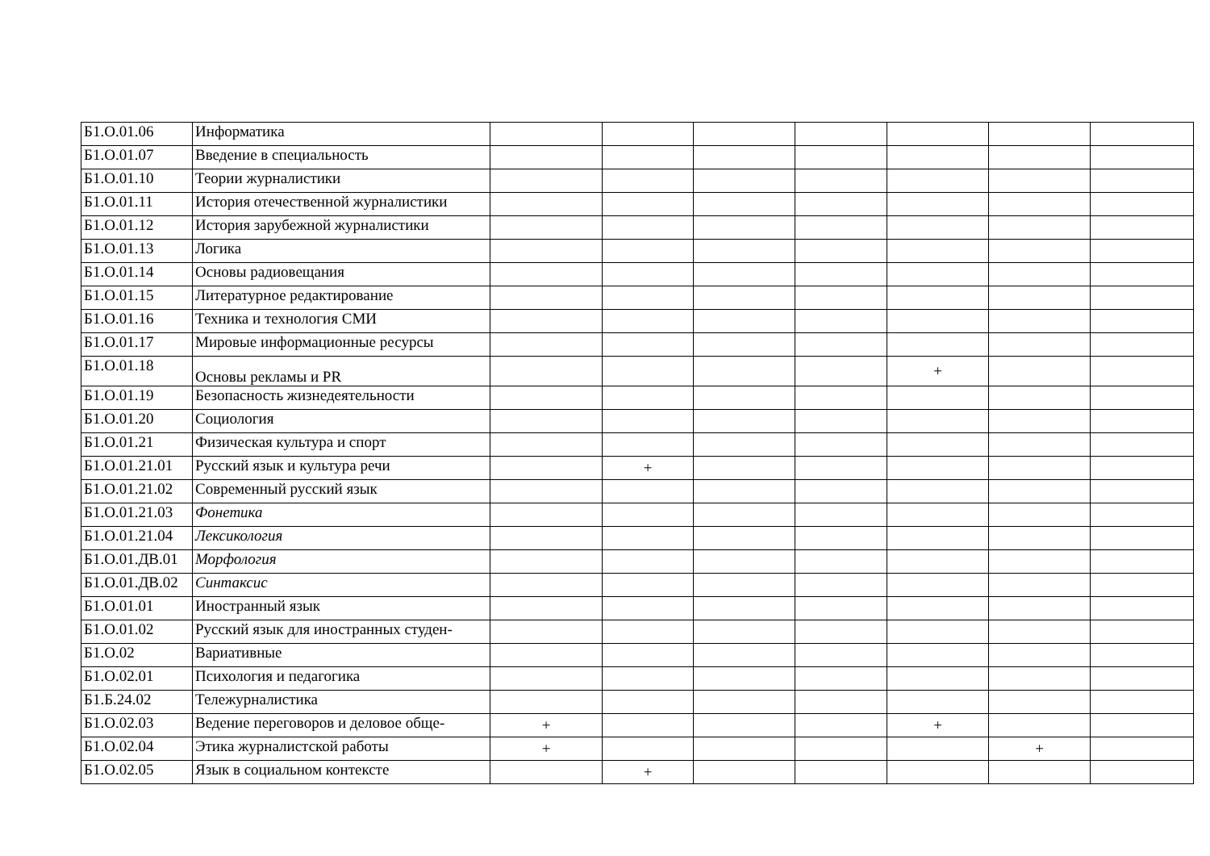| Б1.О.01.06 | Информатика | | | | | | | |
| Б1.О.01.07 | Введение в специальность | | | | | | | |
| Б1.О.01.10 | Теории журналистики | | | | | | | |
| Б1.О.01.11 | История отечественной журналистики | | | | | | | |
| Б1.О.01.12 | История зарубежной журналистики | | | | | | | |
| Б1.О.01.13 | Логика | | | | | | | |
| Б1.О.01.14 | Основы радиовещания | | | | | | | |
| Б1.О.01.15 | Литературное редактирование | | | | | | | |
| Б1.О.01.16 | Техника и технология СМИ | | | | | | | |
| Б1.О.01.17 | Мировые информационные ресурсы | | | | | | | |
| Б1.О.01.18 | Основы рекламы и PR | | | | | + | | |
| Б1.О.01.19 | Безопасность жизнедеятельности | | | | | | | |
| Б1.О.01.20 | Социология | | | | | | | |
| Б1.О.01.21 | Физическая культура и спорт | | | | | | | |
| Б1.О.01.21.01 | Русский язык и культура речи | | + | | | | | |
| Б1.О.01.21.02 | Современный русский язык | | | | | | | |
| Б1.О.01.21.03 | Фонетика | | | | | | | |
| Б1.О.01.21.04 | Лексикология | | | | | | | |
| Б1.О.01.ДВ.01 | Морфология | | | | | | | |
| Б1.О.01.ДВ.02 | Синтаксис | | | | | | | |
| Б1.О.01.01 | Иностранный язык | | | | | | | |
| Б1.О.01.02 | Русский язык для иностранных студен- | | | | | | | |
| Б1.О.02 | Вариативные | | | | | | | |
| Б1.О.02.01 | Психология и педагогика | | | | | | | |
| Б1.Б.24.02 | Тележурналистика | | | | | | | |
| Б1.О.02.03 | Ведение переговоров и деловое обще- | + | | | | + | | |
| Б1.О.02.04 | Этика журналистской работы | + | | | | | + | |
| Б1.О.02.05 | Язык в социальном контексте | | + | | | | | |